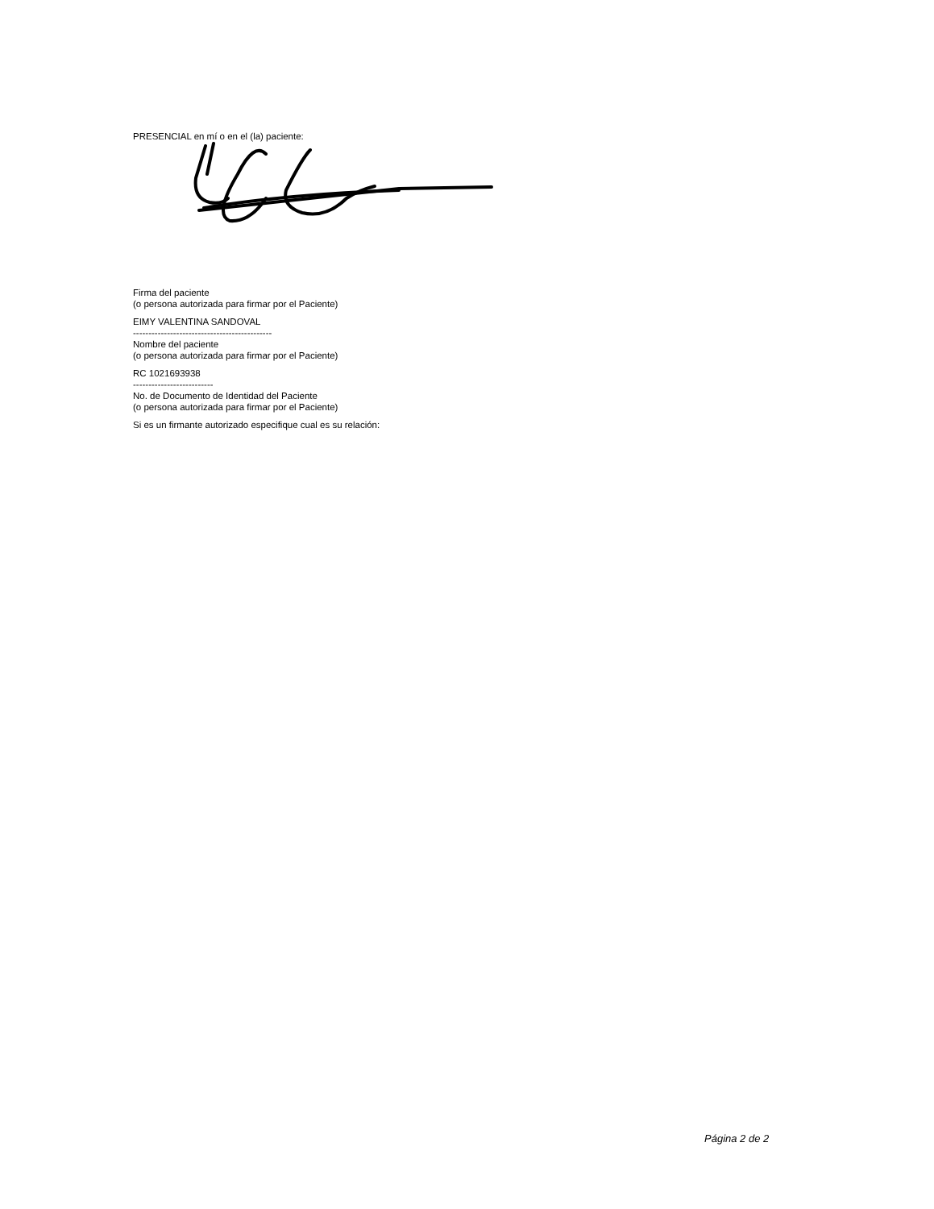PRESENCIAL en mí o en el (la) paciente:
Firma del paciente
(o persona autorizada para firmar por el Paciente)
EIMY VALENTINA SANDOVAL
---------------------------------------------
Nombre del paciente
(o persona autorizada para firmar por el Paciente)
RC 1021693938
--------------------------
No. de Documento de Identidad del Paciente
(o persona autorizada para firmar por el Paciente)
Si es un firmante autorizado especifique cual es su relación:
Página 2 de 2